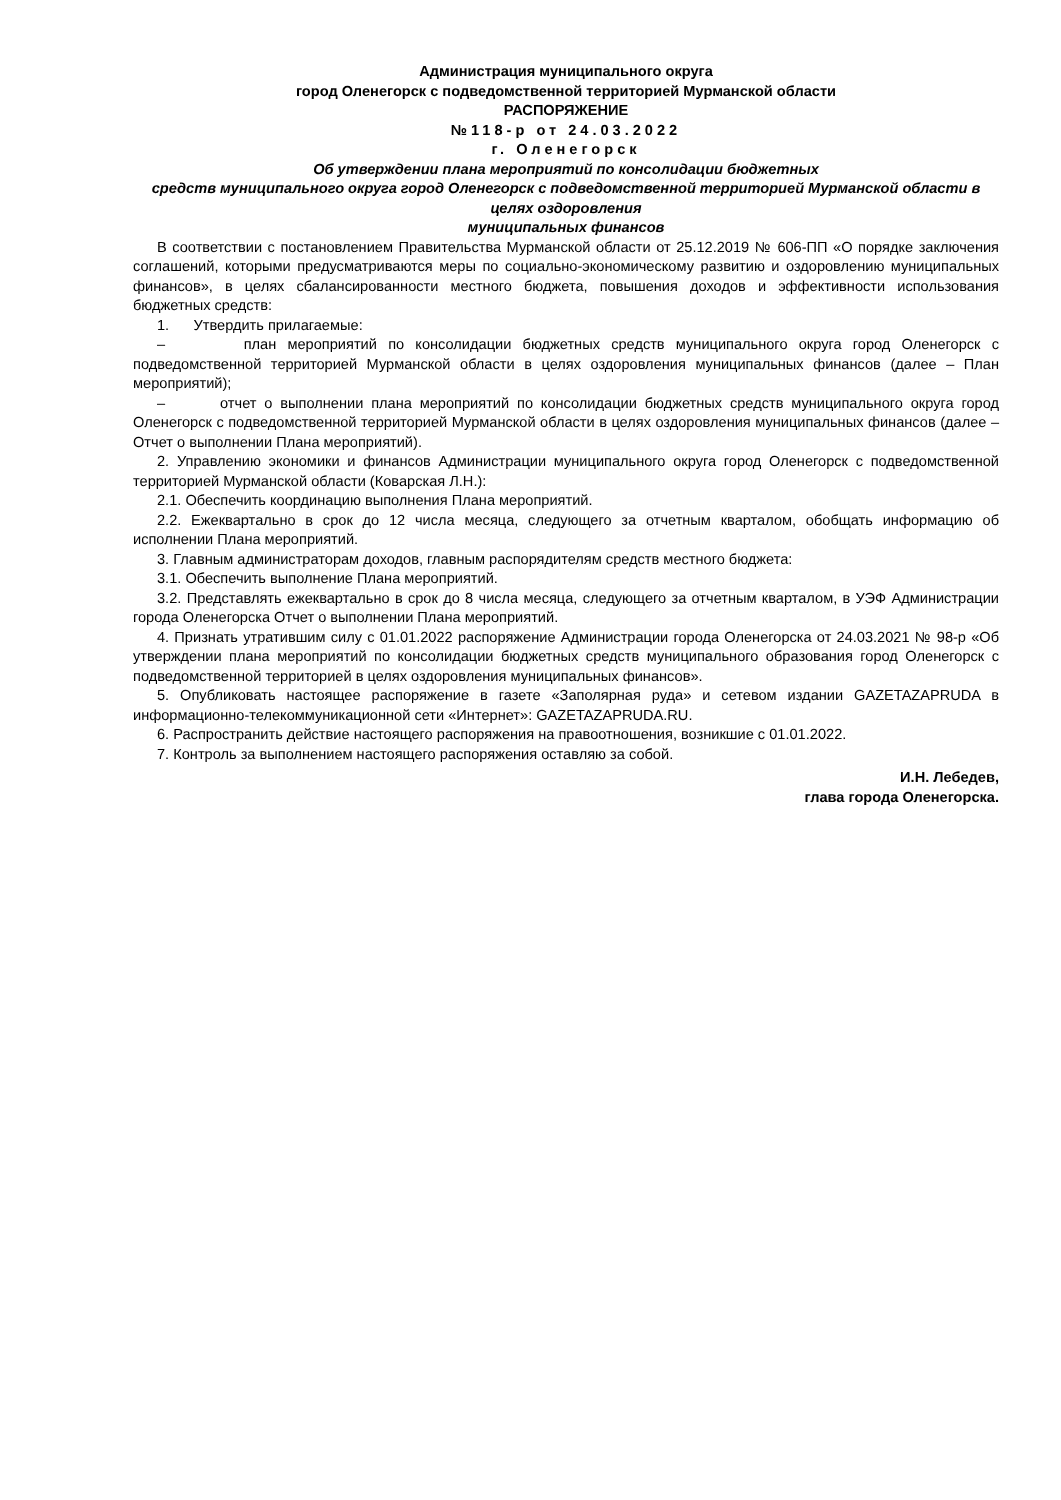Администрация муниципального округа
город Оленегорск с подведомственной территорией Мурманской области
РАСПОРЯЖЕНИЕ
№118-р от 24.03.2022
г. Оленегорск
Об утверждении плана мероприятий по консолидации бюджетных
средств муниципального округа город Оленегорск с подведомственной территорией Мурманской области в целях оздоровления
муниципальных финансов
В соответствии с постановлением Правительства Мурманской области от 25.12.2019 № 606-ПП «О порядке заключения соглашений, которыми предусматриваются меры по социально-экономическому развитию и оздоровлению муниципальных финансов», в целях сбалансированности местного бюджета, повышения доходов и эффективности использования бюджетных средств:
1. Утвердить прилагаемые:
– план мероприятий по консолидации бюджетных средств муниципального округа город Оленегорск с подведомственной территорией Мурманской области в целях оздоровления муниципальных финансов (далее – План мероприятий);
– отчет о выполнении плана мероприятий по консолидации бюджетных средств муниципального округа город Оленегорск с подведомственной территорией Мурманской области в целях оздоровления муниципальных финансов (далее – Отчет о выполнении Плана мероприятий).
2. Управлению экономики и финансов Администрации муниципального округа город Оленегорск с подведомственной территорией Мурманской области (Коварская Л.Н.):
2.1. Обеспечить координацию выполнения Плана мероприятий.
2.2. Ежеквартально в срок до 12 числа месяца, следующего за отчетным кварталом, обобщать информацию об исполнении Плана мероприятий.
3. Главным администраторам доходов, главным распорядителям средств местного бюджета:
3.1. Обеспечить выполнение Плана мероприятий.
3.2. Представлять ежеквартально в срок до 8 числа месяца, следующего за отчетным кварталом, в УЭФ Администрации города Оленегорска Отчет о выполнении Плана мероприятий.
4. Признать утратившим силу с 01.01.2022 распоряжение Администрации города Оленегорска от 24.03.2021 № 98-р «Об утверждении плана мероприятий по консолидации бюджетных средств муниципального образования город Оленегорск с подведомственной территорией в целях оздоровления муниципальных финансов».
5. Опубликовать настоящее распоряжение в газете «Заполярная руда» и сетевом издании GAZETAZAPRUDA в информационно-телекоммуникационной сети «Интернет»: GAZETAZAPRUDA.RU.
6. Распространить действие настоящего распоряжения на правоотношения, возникшие с 01.01.2022.
7. Контроль за выполнением настоящего распоряжения оставляю за собой.
И.Н. Лебедев,
глава города Оленегорска.